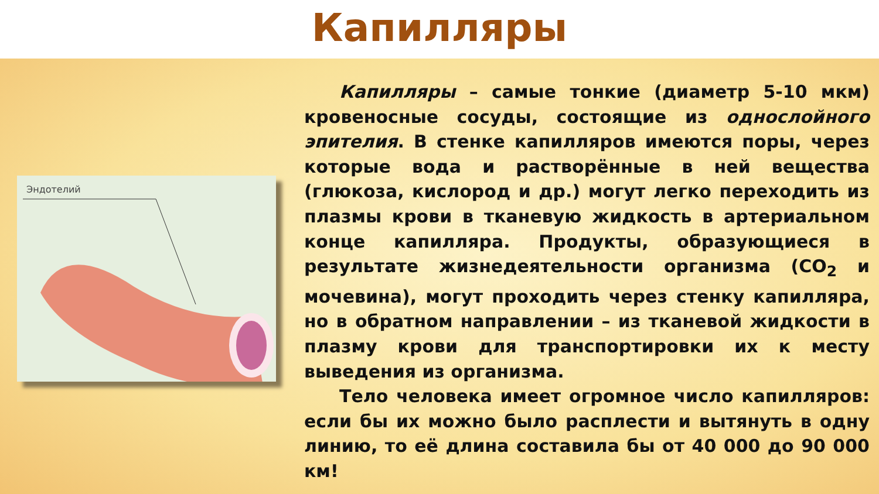Капилляры
Эндотелий
Капилляры – самые тонкие (диаметр 5-10 мкм) кровеносные сосуды, состоящие из однослойного эпителия. В стенке капилляров имеются поры, через которые вода и растворённые в ней вещества (глюкоза, кислород и др.) могут легко переходить из плазмы крови в тканевую жидкость в артериальном конце капилляра. Продукты, образующиеся в результате жизнедеятельности организма (CO<sub>2</sub> и мочевина), могут проходить через стенку капилляра, но в обратном направлении – из тканевой жидкости в плазму крови для транспортировки их к месту выведения из организма.
Тело человека имеет огромное число капилляров: если бы их можно было расплести и вытянуть в одну линию, то её длина составила бы от 40 000 до 90 000 км!